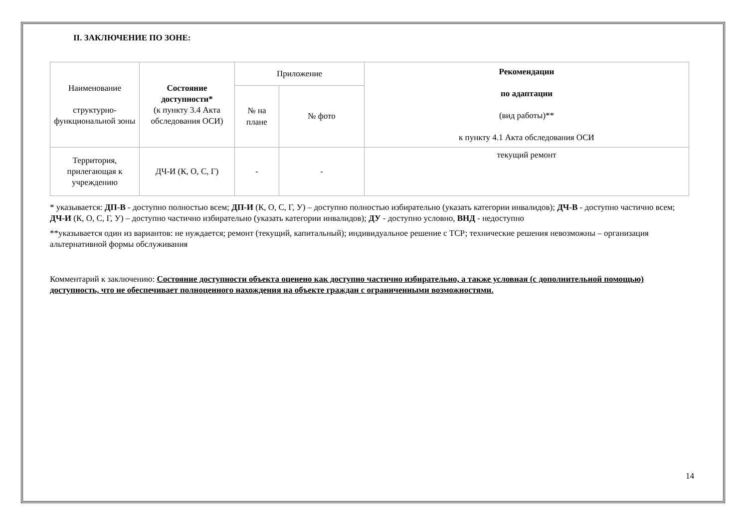II. ЗАКЛЮЧЕНИЕ ПО ЗОНЕ:
| Наименование структурно-функциональной зоны | Состояние доступности* (к пункту 3.4 Акта обследования ОСИ) | Приложение | | Рекомендации по адаптации (вид работы)** к пункту 4.1 Акта обследования ОСИ |
| | | № на плане | № фото | |
| Территория, прилегающая к учреждению | ДЧ-И (К, О, С, Г) | - | - | текущий ремонт |
* указывается: ДП-В - доступно полностью всем; ДП-И (К, О, С, Г, У) – доступно полностью избирательно (указать категории инвалидов); ДЧ-В - доступно частично всем; ДЧ-И (К, О, С, Г, У) – доступно частично избирательно (указать категории инвалидов); ДУ - доступно условно, ВНД - недоступно
**указывается один из вариантов: не нуждается; ремонт (текущий, капитальный); индивидуальное решение с ТСР; технические решения невозможны – организация альтернативной формы обслуживания
Комментарий к заключению: Состояние доступности объекта оценено как доступно частично избирательно, а также условная (с дополнительной помощью) доступность, что не обеспечивает полноценного нахождения на объекте граждан с ограниченными возможностями.
14